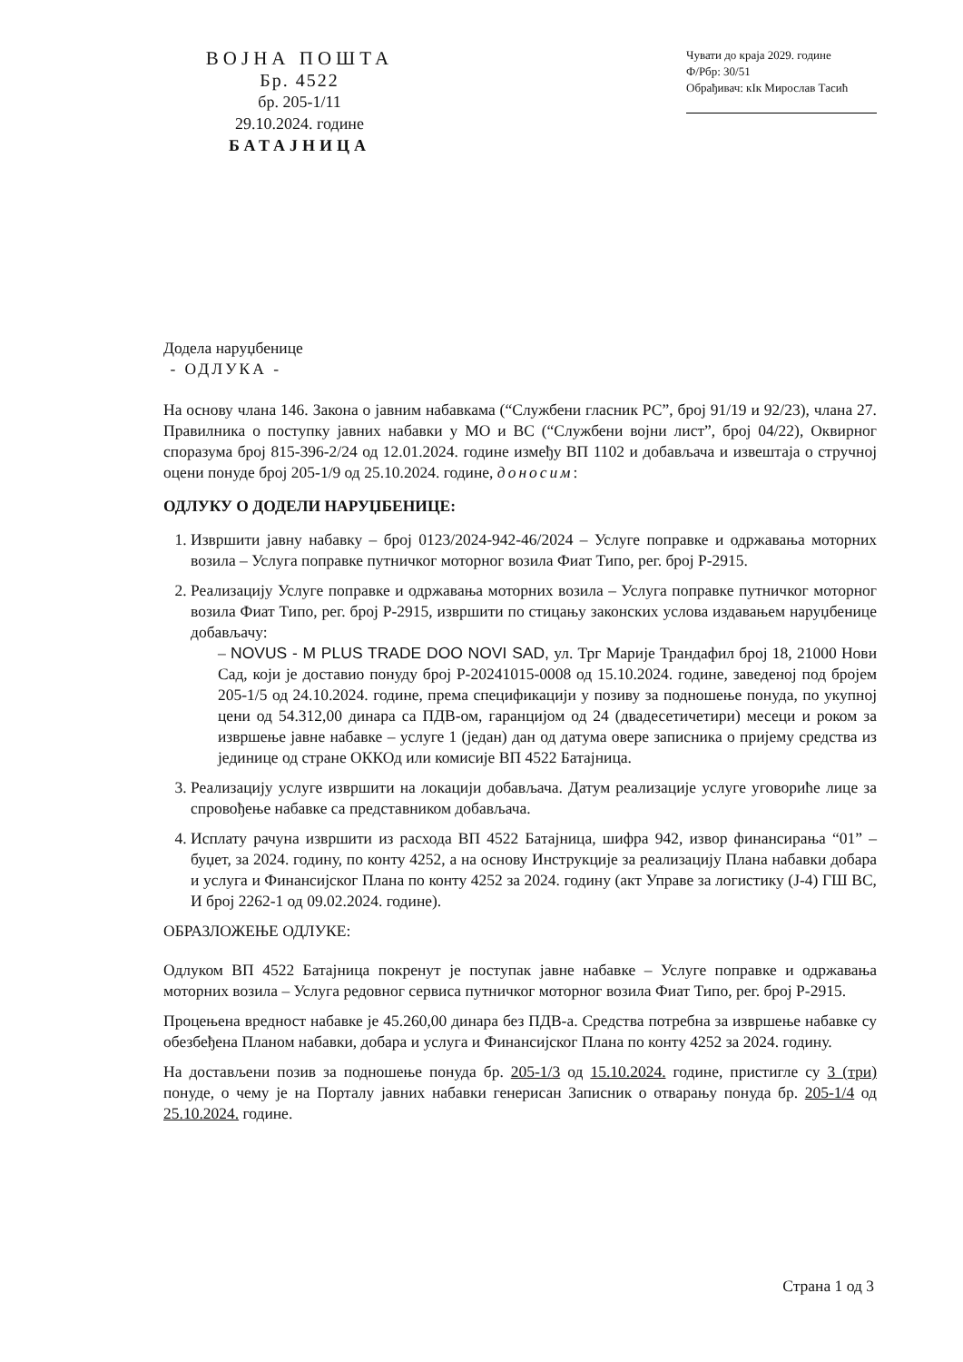ВОЈНА ПОШТА
Бр. 4522
бр. 205-1/11
29.10.2024. године
БАТАЈНИЦА
Чувати до краја 2029. године
Ф/Рбр: 30/51
Обрађивач: кIк Мирослав Тасић
Додела наруџбенице
- ОДЛУКА -
На основу члана 146. Закона о јавним набавкама (“Службени гласник РС”, број 91/19 и 92/23), члана 27. Правилника о поступку јавних набавки у МО и ВС (“Службени војни лист”, број 04/22), Оквирног споразума број 815-396-2/24 од 12.01.2024. године између ВП 1102 и добављача и извештаја о стручној оцени понуде број 205-1/9 од 25.10.2024. године, доносим:
ОДЛУКУ О ДОДЕЛИ НАРУЏБЕНИЦЕ:
1. Извршити јавну набавку – број 0123/2024-942-46/2024 – Услуге поправке и одржавања моторних возила – Услуга поправке путничког моторног возила Фиат Типо, рег. број Р-2915.
2. Реализацију Услуге поправке и одржавања моторних возила – Услуга поправке путничког моторног возила Фиат Типо, рег. број Р-2915, извршити по стицању законских услова издавањем наруџбенице добављачу:
– NOVUS - M PLUS TRADE DOO NOVI SAD, ул. Трг Марије Трандафил број 18, 21000 Нови Сад, који је доставио понуду број Р-20241015-0008 од 15.10.2024. године, заведеној под бројем 205-1/5 од 24.10.2024. године, према спецификацији у позиву за подношење понуда, по укупној цени од 54.312,00 динара са ПДВ-ом, гаранцијом од 24 (двадесетичетири) месеци и роком за извршење јавне набавке – услуге 1 (један) дан од датума овере записника о пријему средства из јединице од стране ОККОд или комисије ВП 4522 Батајница.
3. Реализацију услуге извршити на локацији добављача. Датум реализације услуге уговориће лице за спровођење набавке са представником добављача.
4. Исплату рачуна извршити из расхода ВП 4522 Батајница, шифра 942, извор финансирања “01” – буџет, за 2024. годину, по конту 4252, а на основу Инструкције за реализацију Плана набавки добара и услуга и Финансијског Плана по конту 4252 за 2024. годину (акт Управе за логистику (Ј-4) ГШ ВС, И број 2262-1 од 09.02.2024. године).
ОБРАЗЛОЖЕЊЕ ОДЛУКЕ:
Одлуком ВП 4522 Батајница покренут је поступак јавне набавке – Услуге поправке и одржавања моторних возила – Услуга редовног сервиса путничког моторног возила Фиат Типо, рег. број Р-2915.
Процењена вредност набавке је 45.260,00 динара без ПДВ-а. Средства потребна за извршење набавке су обезбеђена Планом набавки, добара и услуга и Финансијског Плана по конту 4252 за 2024. годину.
На достављени позив за подношење понуда бр. 205-1/3 од 15.10.2024. године, пристигле су 3 (три) понуде, о чему је на Порталу јавних набавки генерисан Записник о отварању понуда бр. 205-1/4 од 25.10.2024. године.
Страна 1 од 3